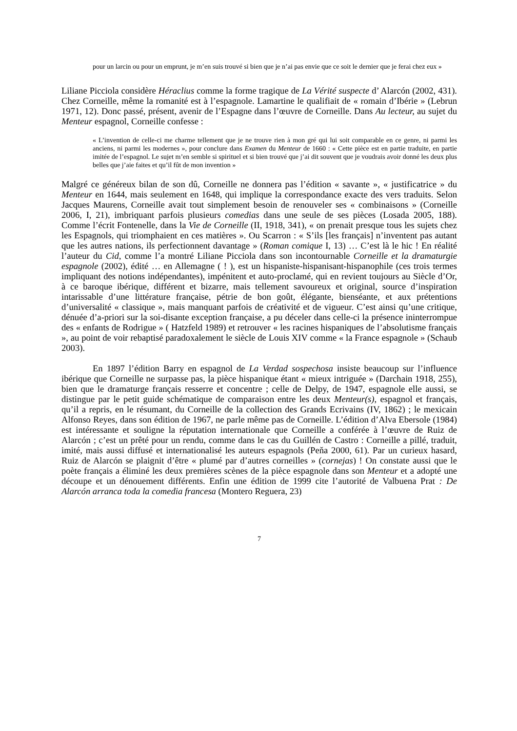pour un larcin ou pour un emprunt, je m’en suis trouvé si bien que je n’ai pas envie que ce soit le dernier que je ferai chez eux »
Liliane Picciola considère Héraclius comme la forme tragique de La Vérité suspecte d’ Alarcón (2002, 431). Chez Corneille, même la romanité est à l’espagnole. Lamartine le qualifiait de « romain d’Ibérie » (Lebrun 1971, 12). Donc passé, présent, avenir de l’Espagne dans l’œuvre de Corneille. Dans Au lecteur, au sujet du Menteur espagnol, Corneille confesse :
« L’invention de celle-ci me charme tellement que je ne trouve rien à mon gré qui lui soit comparable en ce genre, ni parmi les anciens, ni parmi les modernes », pour conclure dans Examen du Menteur de 1660 : « Cette pièce est en partie traduite, en partie imitée de l’espagnol. Le sujet m’en semble si spirituel et si bien trouvé que j’ai dit souvent que je voudrais avoir donné les deux plus belles que j’aie faites et qu’il fût de mon invention »
Malgré ce généreux bilan de son dû, Corneille ne donnera pas l’édition « savante », « justificatrice » du Menteur en 1644, mais seulement en 1648, qui implique la correspondance exacte des vers traduits. Selon Jacques Maurens, Corneille avait tout simplement besoin de renouveler ses « combinaisons » (Corneille 2006, I, 21), imbriquant parfois plusieurs comedias dans une seule de ses pièces (Losada 2005, 188). Comme l’écrit Fontenelle, dans la Vie de Corneille (II, 1918, 341), « on prenait presque tous les sujets chez les Espagnols, qui triomphaient en ces matières ». Ou Scarron : « S’ils [les français] n’inventent pas autant que les autres nations, ils perfectionnent davantage » (Roman comique I, 13) … C’est là le hic ! En réalité l’auteur du Cid, comme l’a montré Liliane Picciola dans son incontournable Corneille et la dramaturgie espagnole (2002), édité … en Allemagne ( ! ), est un hispaniste-hispanisant-hispanophile (ces trois termes impliquant des notions indépendantes), impénitent et auto-proclamé, qui en revient toujours au Siècle d’Or, à ce baroque ibérique, différent et bizarre, mais tellement savoureux et original, source d’inspiration intarissable d’une littérature française, pétrie de bon goût, élégante, bienséante, et aux prétentions d’universalité « classique », mais manquant parfois de créativité et de vigueur. C’est ainsi qu’une critique, dénuée d’a-priori sur la soi-disante exception française, a pu déceler dans celle-ci la présence ininterrompue des « enfants de Rodrigue » ( Hatzfeld 1989) et retrouver « les racines hispaniques de l’absolutisme français », au point de voir rebaptisé paradoxalement le siècle de Louis XIV comme « la France espagnole » (Schaub 2003).
En 1897 l’édition Barry en espagnol de La Verdad sospechosa insiste beaucoup sur l’influence ibérique que Corneille ne surpasse pas, la pièce hispanique étant « mieux intriguée » (Darchain 1918, 255), bien que le dramaturge français resserre et concentre ; celle de Delpy, de 1947, espagnole elle aussi, se distingue par le petit guide schématique de comparaison entre les deux Menteur(s), espagnol et français, qu’il a repris, en le résumant, du Corneille de la collection des Grands Ecrivains (IV, 1862) ; le mexicain Alfonso Reyes, dans son édition de 1967, ne parle même pas de Corneille. L’édition d’Alva Ebersole (1984) est intéressante et souligne la réputation internationale que Corneille a conférée à l’œuvre de Ruiz de Alarcón ; c’est un prêté pour un rendu, comme dans le cas du Guillén de Castro : Corneille a pillé, traduit, imité, mais aussi diffusé et internationalisé les auteurs espagnols (Peňa 2000, 61). Par un curieux hasard, Ruiz de Alarcón se plaignit d’être « plumé par d’autres corneilles » (cornejas) ! On constate aussi que le poète français a éliminé les deux premières scènes de la pièce espagnole dans son Menteur et a adopté une découpe et un dénouement différents. Enfin une édition de 1999 cite l’autorité de Valbuena Prat : De Alarcón arranca toda la comedia francesa (Montero Reguera, 23)
7